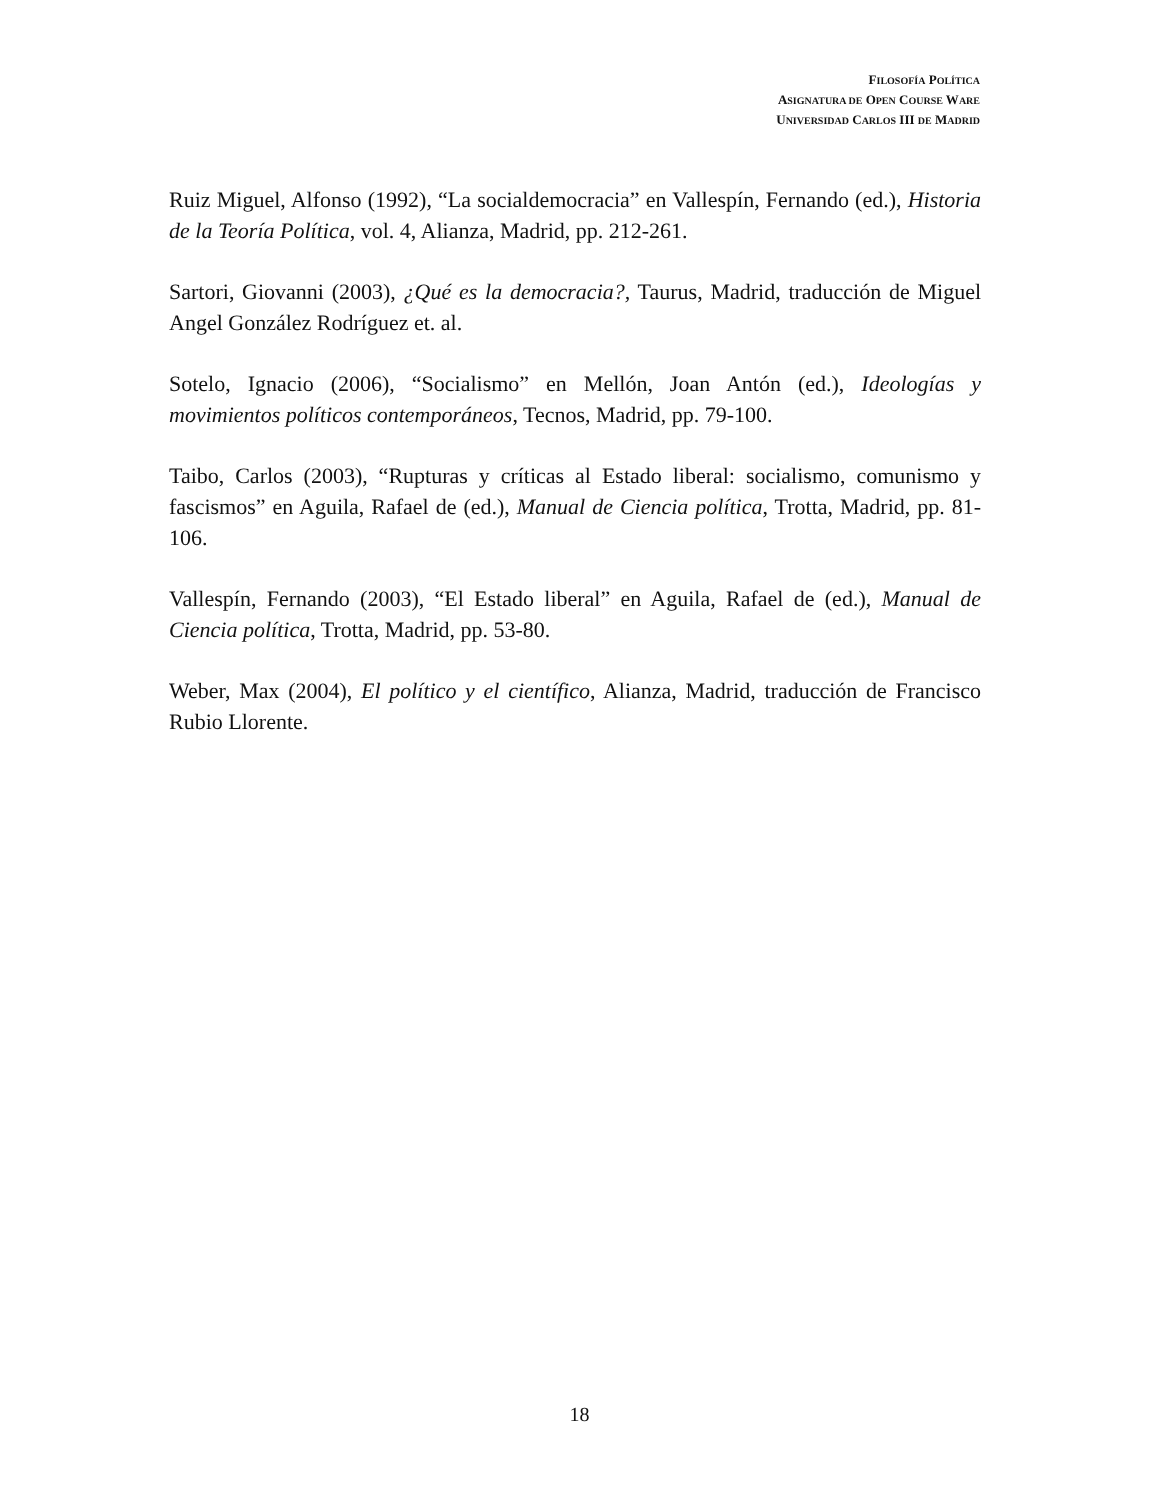FILOSOFÍA POLÍTICA
ASIGNATURA DE OPEN COURSE WARE
UNIVERSIDAD CARLOS III DE MADRID
Ruiz Miguel, Alfonso (1992), “La socialdemocracia” en Vallespín, Fernando (ed.), Historia de la Teoría Política, vol. 4, Alianza, Madrid, pp. 212-261.
Sartori, Giovanni (2003), ¿Qué es la democracia?, Taurus, Madrid, traducción de Miguel Angel González Rodríguez et. al.
Sotelo, Ignacio (2006), “Socialismo” en Mellón, Joan Antón (ed.), Ideologías y movimientos políticos contemporáneos, Tecnos, Madrid, pp. 79-100.
Taibo, Carlos (2003), “Rupturas y críticas al Estado liberal: socialismo, comunismo y fascismos” en Aguila, Rafael de (ed.), Manual de Ciencia política, Trotta, Madrid, pp. 81-106.
Vallespín, Fernando (2003), “El Estado liberal” en Aguila, Rafael de (ed.), Manual de Ciencia política, Trotta, Madrid, pp. 53-80.
Weber, Max (2004), El político y el científico, Alianza, Madrid, traducción de Francisco Rubio Llorente.
18